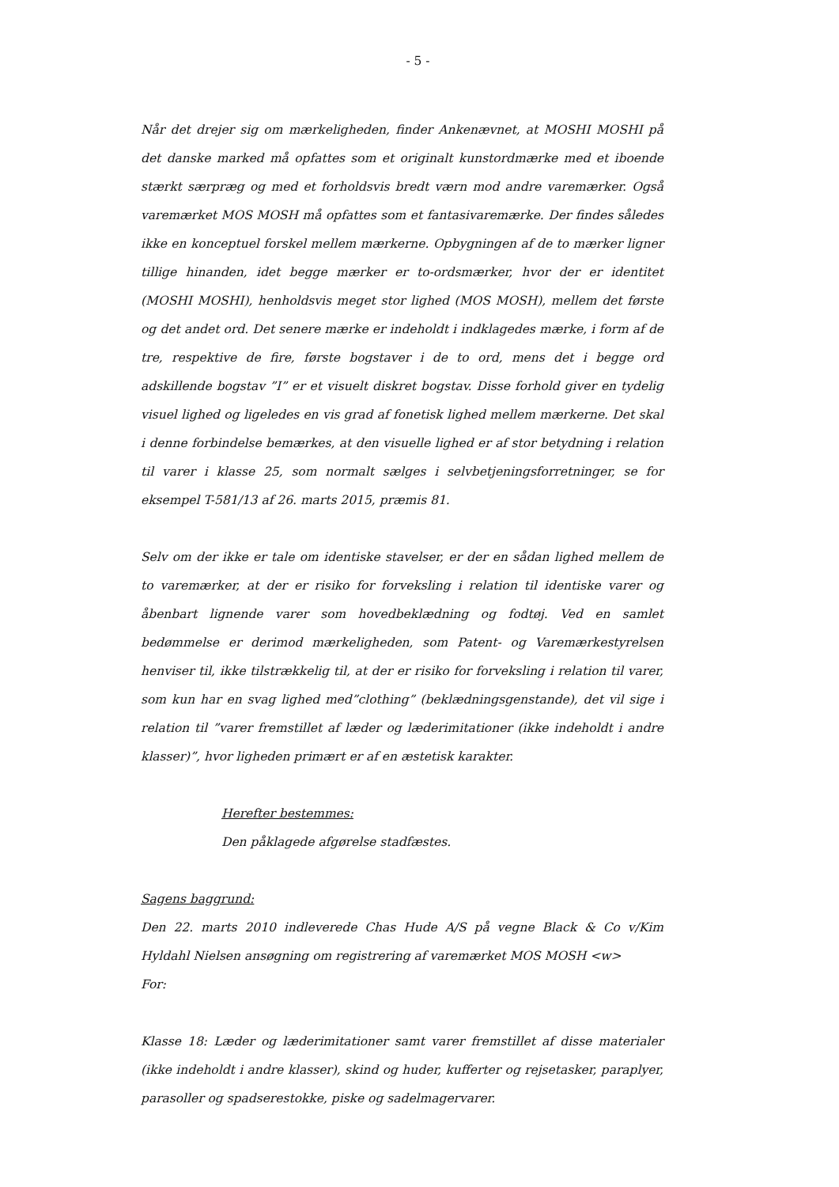- 5 -
Når det drejer sig om mærkeligheden, finder Ankenævnet, at MOSHI MOSHI på det danske marked må opfattes som et originalt kunstordmærke med et iboende stærkt særpræg og med et forholdsvis bredt værn mod andre varemærker. Også varemærket MOS MOSH må opfattes som et fantasivaremærke. Der findes således ikke en konceptuel forskel mellem mærkerne. Opbygningen af de to mærker ligner tillige hinanden, idet begge mærker er to-ordsmærker, hvor der er identitet (MOSHI MOSHI), henholdsvis meget stor lighed (MOS MOSH), mellem det første og det andet ord. Det senere mærke er indeholdt i indklagedes mærke, i form af de tre, respektive de fire, første bogstaver i de to ord, mens det i begge ord adskillende bogstav ”I” er et visuelt diskret bogstav. Disse forhold giver en tydelig visuel lighed og ligeledes en vis grad af fonetisk lighed mellem mærkerne. Det skal i denne forbindelse bemærkes, at den visuelle lighed er af stor betydning i relation til varer i klasse 25, som normalt sælges i selvbetjeningsforretninger, se for eksempel T-581/13 af 26. marts 2015, præmis 81.
Selv om der ikke er tale om identiske stavelser, er der en sådan lighed mellem de to varemærker, at der er risiko for forveksling i relation til identiske varer og åbenbart lignende varer som hovedbeklædning og fodtøj. Ved en samlet bedømmelse er derimod mærkeligheden, som Patent- og Varemærkestyrelsen henviser til, ikke tilstrækkelig til, at der er risiko for forveksling i relation til varer, som kun har en svag lighed med”clothing” (beklædningsgenstande), det vil sige i relation til ”varer fremstillet af læder og læderimitationer (ikke indeholdt i andre klasser)”, hvor ligheden primært er af en æstetisk karakter.
Herefter bestemmes:
Den påklagede afgørelse stadfæstes.
Sagens baggrund:
Den 22. marts 2010 indleverede Chas Hude A/S på vegne Black & Co v/Kim Hyldahl Nielsen ansøgning om registrering af varemærket MOS MOSH <w>
For:
Klasse 18: Læder og læderimitationer samt varer fremstillet af disse materialer (ikke indeholdt i andre klasser), skind og huder, kufferter og rejsetasker, paraplyer, parasoller og spadserestokke, piske og sadelmagervarer.